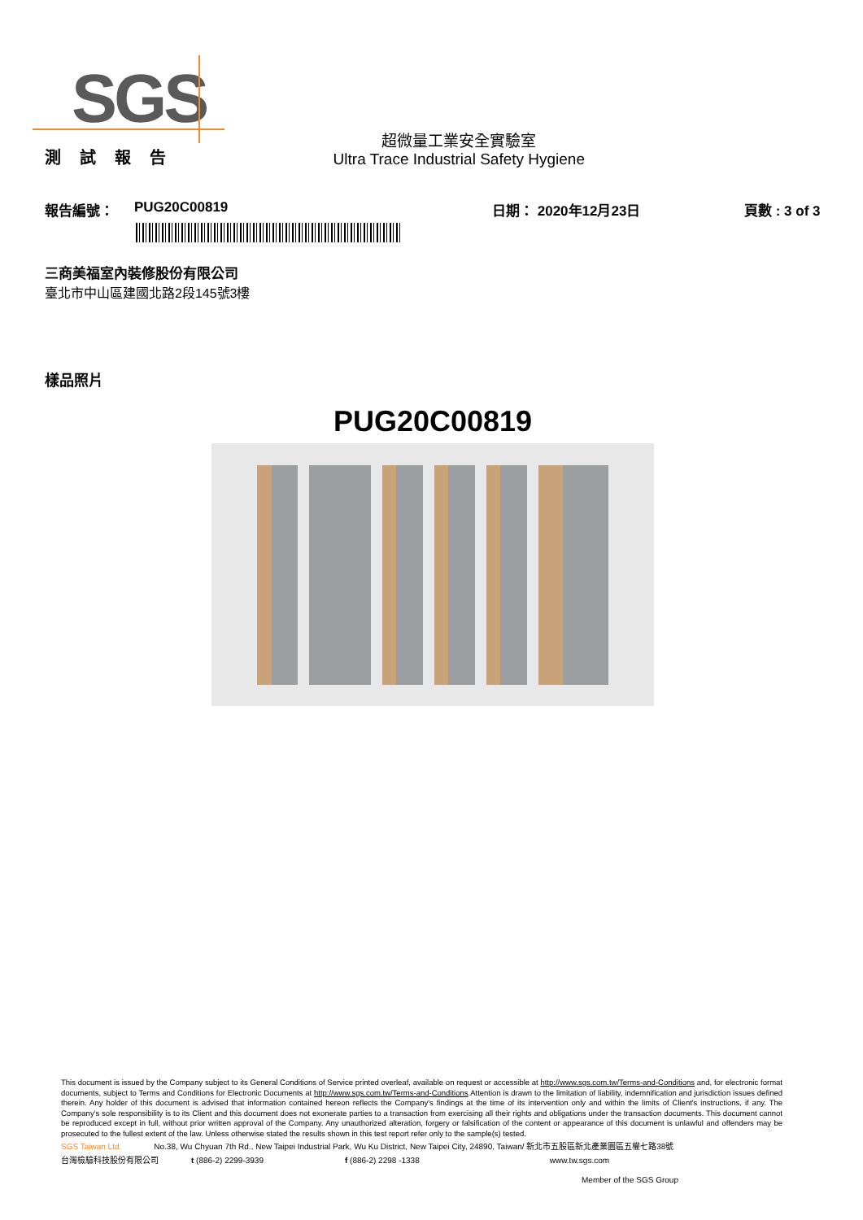SGS
測 試 報 告
超微量工業安全實驗室
Ultra Trace Industrial Safety Hygiene
報告編號： PUG20C00819 日期： 2020年12月23日 頁數 : 3 of 3
三商美福室內裝修股份有限公司
臺北市中山區建國北路2段145號3樓
樣品照片
PUG20C00819
This document is issued by the Company subject to its General Conditions of Service printed overleaf, available on request or accessible at http://www.sgs.com.tw/Terms-and-Conditions and, for electronic format documents, subject to Terms and Conditions for Electronic Documents at http://www.sgs.com.tw/Terms-and-Conditions.Attention is drawn to the limitation of liability, indemnification and jurisdiction issues defined therein. Any holder of this document is advised that information contained hereon reflects the Company's findings at the time of its intervention only and within the limits of Client's instructions, if any. The Company's sole responsibility is to its Client and this document does not exonerate parties to a transaction from exercising all their rights and obligations under the transaction documents. This document cannot be reproduced except in full, without prior written approval of the Company. Any unauthorized alteration, forgery or falsification of the content or appearance of this document is unlawful and offenders may be prosecuted to the fullest extent of the law. Unless otherwise stated the results shown in this test report refer only to the sample(s) tested.
SGS Taiwan Ltd. No.38, Wu Chyuan 7th Rd., New Taipei Industrial Park, Wu Ku District, New Taipei City, 24890, Taiwan/ 新北市五股區新北產業園區五權七路38號
台灣檢驗科技股份有限公司 t (886-2) 2299-3939 f (886-2) 2298 -1338 www.tw.sgs.com
Member of the SGS Group